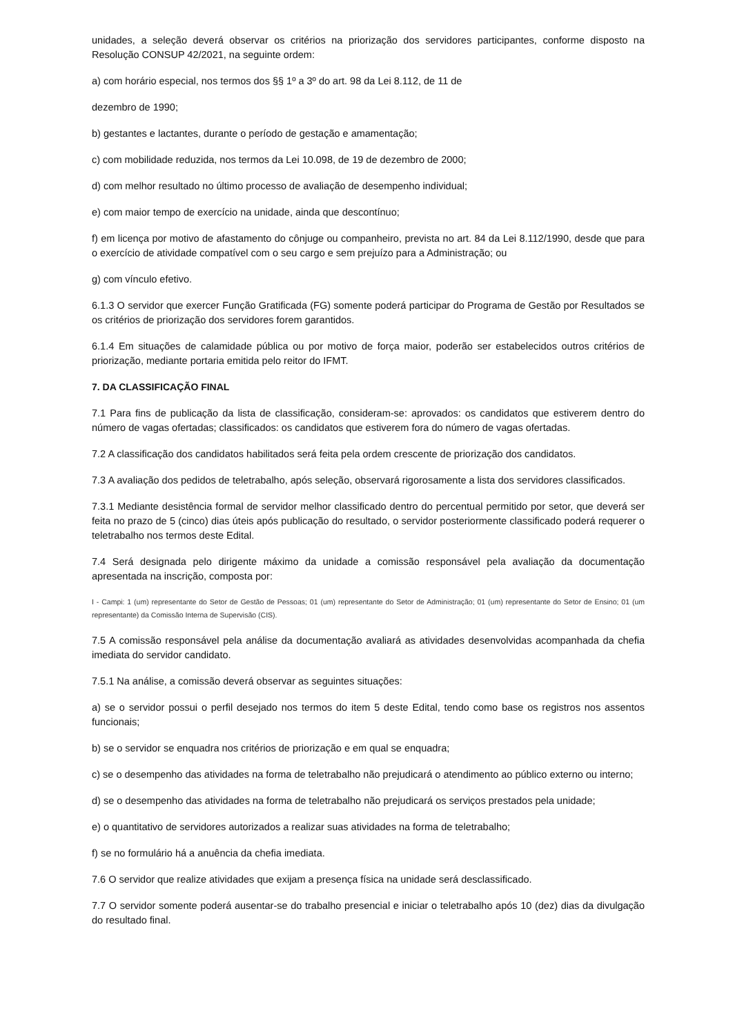unidades, a seleção deverá observar os critérios na priorização dos servidores participantes, conforme disposto na Resolução CONSUP 42/2021, na seguinte ordem:
a) com horário especial, nos termos dos §§ 1º a 3º do art. 98 da Lei 8.112, de 11 de
dezembro de 1990;
b) gestantes e lactantes, durante o período de gestação e amamentação;
c) com mobilidade reduzida, nos termos da Lei 10.098, de 19 de dezembro de 2000;
d) com melhor resultado no último processo de avaliação de desempenho individual;
e) com maior tempo de exercício na unidade, ainda que descontínuo;
f) em licença por motivo de afastamento do cônjuge ou companheiro, prevista no art. 84 da Lei 8.112/1990, desde que para o exercício de atividade compatível com o seu cargo e sem prejuízo para a Administração; ou
g) com vínculo efetivo.
6.1.3 O servidor que exercer Função Gratificada (FG) somente poderá participar do Programa de Gestão por Resultados se os critérios de priorização dos servidores forem garantidos.
6.1.4 Em situações de calamidade pública ou por motivo de força maior, poderão ser estabelecidos outros critérios de priorização, mediante portaria emitida pelo reitor do IFMT.
7. DA CLASSIFICAÇÃO FINAL
7.1 Para fins de publicação da lista de classificação, consideram-se: aprovados: os candidatos que estiverem dentro do número de vagas ofertadas; classificados: os candidatos que estiverem fora do número de vagas ofertadas.
7.2 A classificação dos candidatos habilitados será feita pela ordem crescente de priorização dos candidatos.
7.3 A avaliação dos pedidos de teletrabalho, após seleção, observará rigorosamente a lista dos servidores classificados.
7.3.1 Mediante desistência formal de servidor melhor classificado dentro do percentual permitido por setor, que deverá ser feita no prazo de 5 (cinco) dias úteis após publicação do resultado, o servidor posteriormente classificado poderá requerer o teletrabalho nos termos deste Edital.
7.4 Será designada pelo dirigente máximo da unidade a comissão responsável pela avaliação da documentação apresentada na inscrição, composta por:
I - Campi: 1 (um) representante do Setor de Gestão de Pessoas; 01 (um) representante do Setor de Administração; 01 (um) representante do Setor de Ensino; 01 (um representante) da Comissão Interna de Supervisão (CIS).
7.5 A comissão responsável pela análise da documentação avaliará as atividades desenvolvidas acompanhada da chefia imediata do servidor candidato.
7.5.1 Na análise, a comissão deverá observar as seguintes situações:
a) se o servidor possui o perfil desejado nos termos do item 5 deste Edital, tendo como base os registros nos assentos funcionais;
b) se o servidor se enquadra nos critérios de priorização e em qual se enquadra;
c) se o desempenho das atividades na forma de teletrabalho não prejudicará o atendimento ao público externo ou interno;
d) se o desempenho das atividades na forma de teletrabalho não prejudicará os serviços prestados pela unidade;
e) o quantitativo de servidores autorizados a realizar suas atividades na forma de teletrabalho;
f) se no formulário há a anuência da chefia imediata.
7.6 O servidor que realize atividades que exijam a presença física na unidade será desclassificado.
7.7 O servidor somente poderá ausentar-se do trabalho presencial e iniciar o teletrabalho após 10 (dez) dias da divulgação do resultado final.